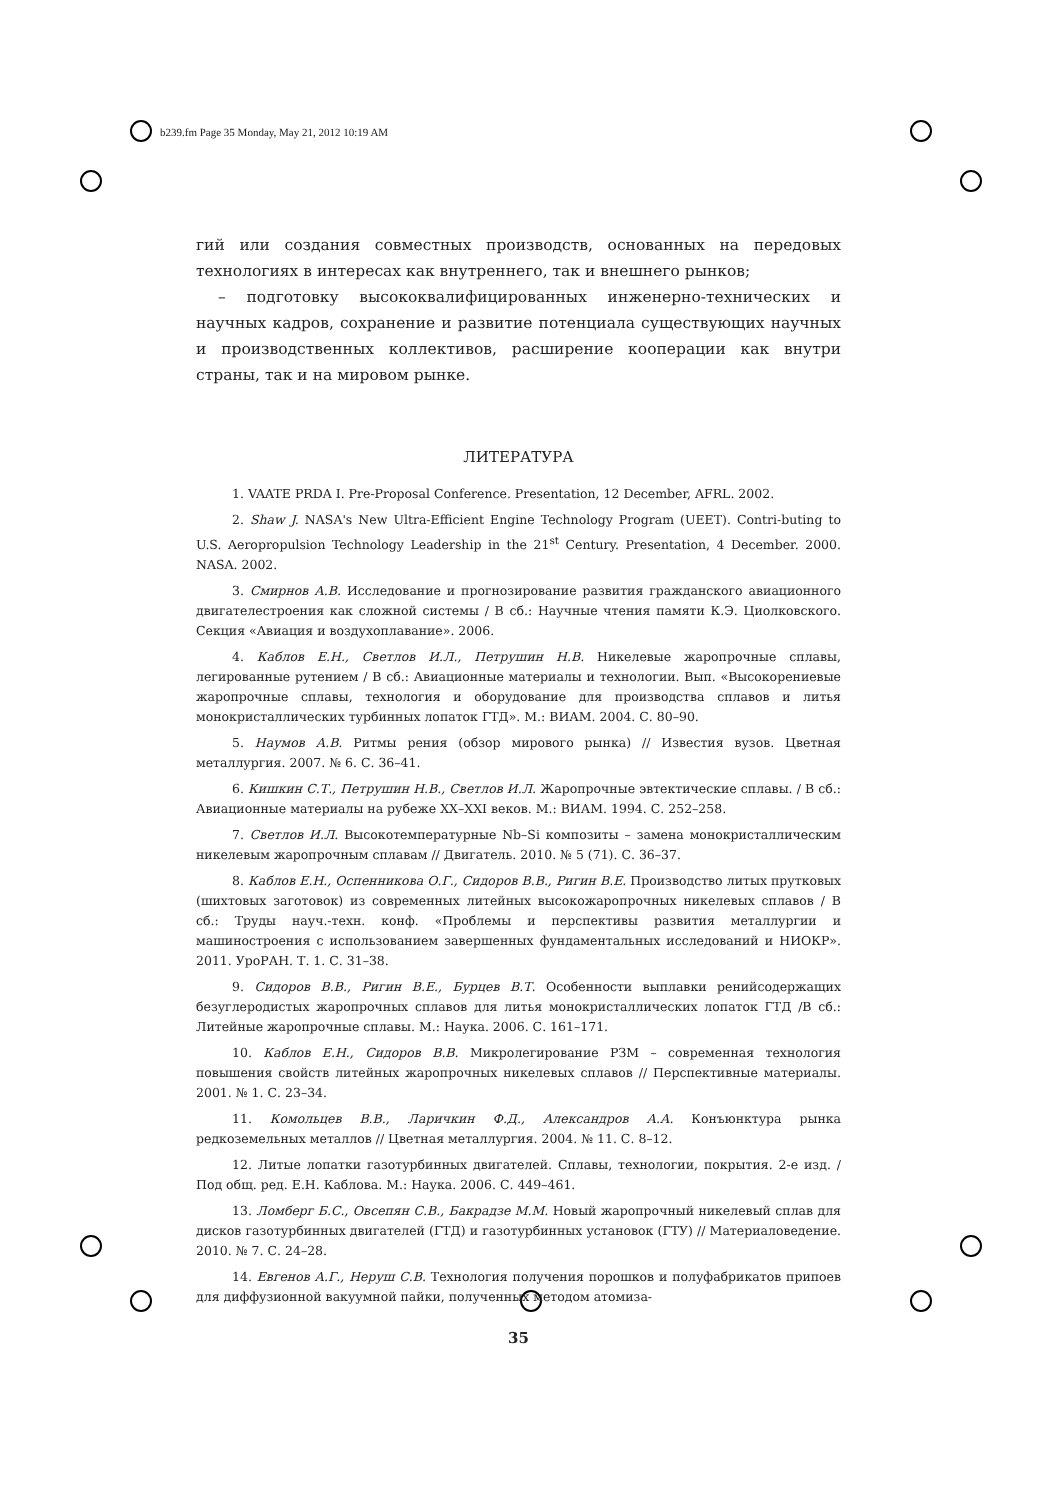b239.fm Page 35 Monday, May 21, 2012 10:19 AM
гий или создания совместных производств, основанных на передовых технологиях в интересах как внутреннего, так и внешнего рынков;
– подготовку высококвалифицированных инженерно-технических и научных кадров, сохранение и развитие потенциала существующих научных и производственных коллективов, расширение кооперации как внутри страны, так и на мировом рынке.
ЛИТЕРАТУРА
1. VAATE PRDA I. Pre-Proposal Conference. Presentation, 12 December, AFRL. 2002.
2. Shaw J. NASA's New Ultra-Efficient Engine Technology Program (UEET). Contri-buting to U.S. Aeropropulsion Technology Leadership in the 21<sup>st</sup> Century. Presentation, 4 December. 2000. NASA. 2002.
3. Смирнов А.В. Исследование и прогнозирование развития гражданского авиационного двигателестроения как сложной системы / В сб.: Научные чтения памяти К.Э. Циолковского. Секция «Авиация и воздухоплавание». 2006.
4. Каблов Е.Н., Светлов И.Л., Петрушин Н.В. Никелевые жаропрочные сплавы, легированные рутением / В сб.: Авиационные материалы и технологии. Вып. «Высокорениевые жаропрочные сплавы, технология и оборудование для производства сплавов и литья монокристаллических турбинных лопаток ГТД». М.: ВИАМ. 2004. С. 80–90.
5. Наумов А.В. Ритмы рения (обзор мирового рынка) // Известия вузов. Цветная металлургия. 2007. № 6. С. 36–41.
6. Кишкин С.Т., Петрушин Н.В., Светлов И.Л. Жаропрочные эвтектические сплавы. / В сб.: Авиационные материалы на рубеже XX–XXI веков. М.: ВИАМ. 1994. С. 252–258.
7. Светлов И.Л. Высокотемпературные Nb–Si композиты – замена монокристаллическим никелевым жаропрочным сплавам // Двигатель. 2010. № 5 (71). С. 36–37.
8. Каблов Е.Н., Оспенникова О.Г., Сидоров В.В., Ригин В.Е. Производство литых прутковых (шихтовых заготовок) из современных литейных высокожаропрочных никелевых сплавов / В сб.: Труды науч.-техн. конф. «Проблемы и перспективы развития металлургии и машиностроения с использованием завершенных фундаментальных исследований и НИОКР». 2011. УроРАН. Т. 1. С. 31–38.
9. Сидоров В.В., Ригин В.Е., Бурцев В.Т. Особенности выплавки ренийсодержащих безуглеродистых жаропрочных сплавов для литья монокристаллических лопаток ГТД /В сб.: Литейные жаропрочные сплавы. М.: Наука. 2006. С. 161–171.
10. Каблов Е.Н., Сидоров В.В. Микролегирование РЗМ – современная технология повышения свойств литейных жаропрочных никелевых сплавов // Перспективные материалы. 2001. № 1. С. 23–34.
11. Комольцев В.В., Ларичкин Ф.Д., Александров А.А. Конъюнктура рынка редкоземельных металлов // Цветная металлургия. 2004. № 11. С. 8–12.
12. Литые лопатки газотурбинных двигателей. Сплавы, технологии, покрытия. 2-е изд. / Под общ. ред. Е.Н. Каблова. М.: Наука. 2006. С. 449–461.
13. Ломберг Б.С., Овсепян С.В., Бакрадзе М.М. Новый жаропрочный никелевый сплав для дисков газотурбинных двигателей (ГТД) и газотурбинных установок (ГТУ) // Материаловедение. 2010. № 7. С. 24–28.
14. Евгенов А.Г., Неруш С.В. Технология получения порошков и полуфабрикатов припоев для диффузионной вакуумной пайки, полученных методом атомиза-
35